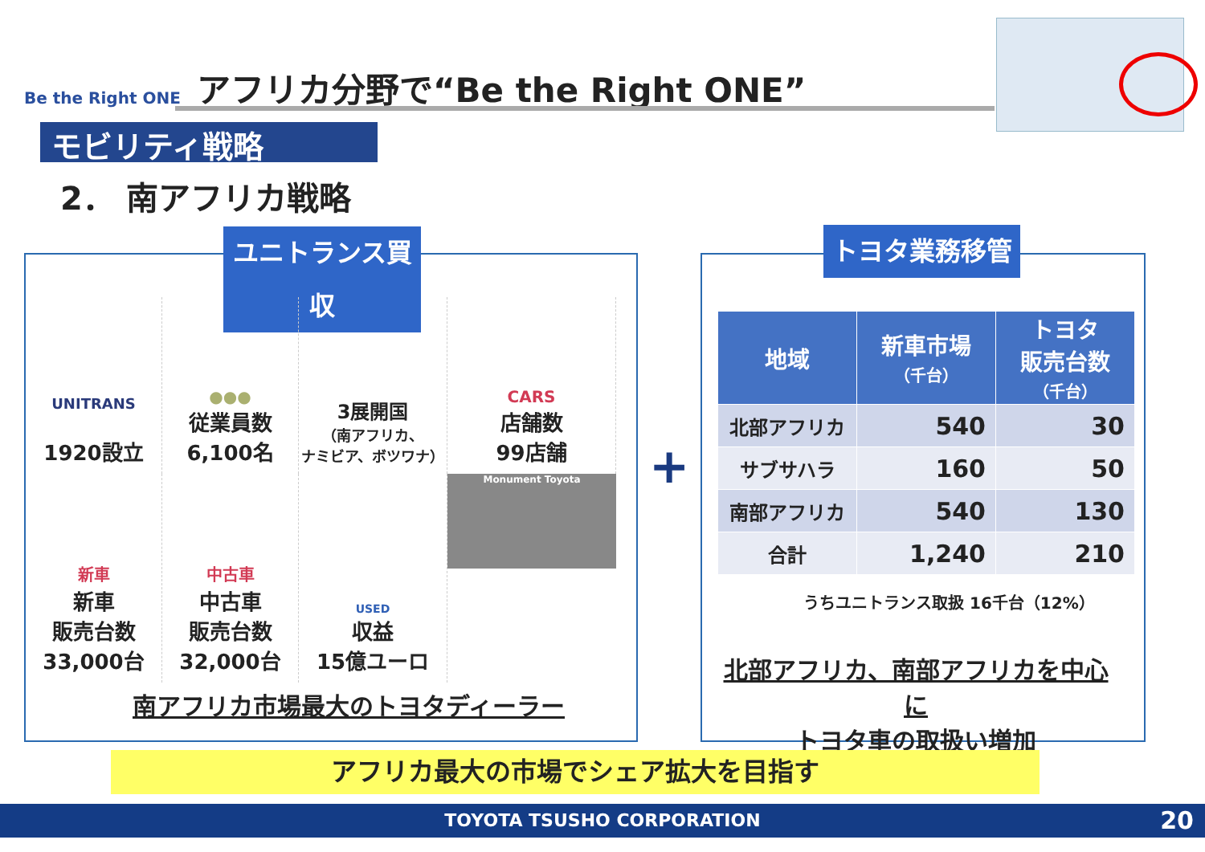Be the Right ONE アフリカ分野で“Be the Right ONE”
モビリティ戦略
2． 南アフリカ戦略
ユニトランス買収
UNITRANS
1920設立
●●●
従業員数
6,100名
3展開国
（南アフリカ、
ナミビア、ボツワナ）
CARS
店舗数
99店舗
新車
新車
販売台数
33,000台
中古車
中古車
販売台数
32,000台
USED
収益
15億ユーロ
Monument Toyota
南アフリカ市場最大のトヨタディーラー
+
トヨタ業務移管
| 地域 | 新車市場 （千台） | トヨタ 販売台数 （千台） |
| --- | --- | --- |
| 北部アフリカ | 540 | 30 |
| サブサハラ | 160 | 50 |
| 南部アフリカ | 540 | 130 |
| 合計 | 1,240 | 210 |
うちユニトランス取扱 16千台（12%）
北部アフリカ、南部アフリカを中心に
トヨタ車の取扱い増加
アフリカ最大の市場でシェア拡大を目指す
TOYOTA TSUSHO CORPORATION 20